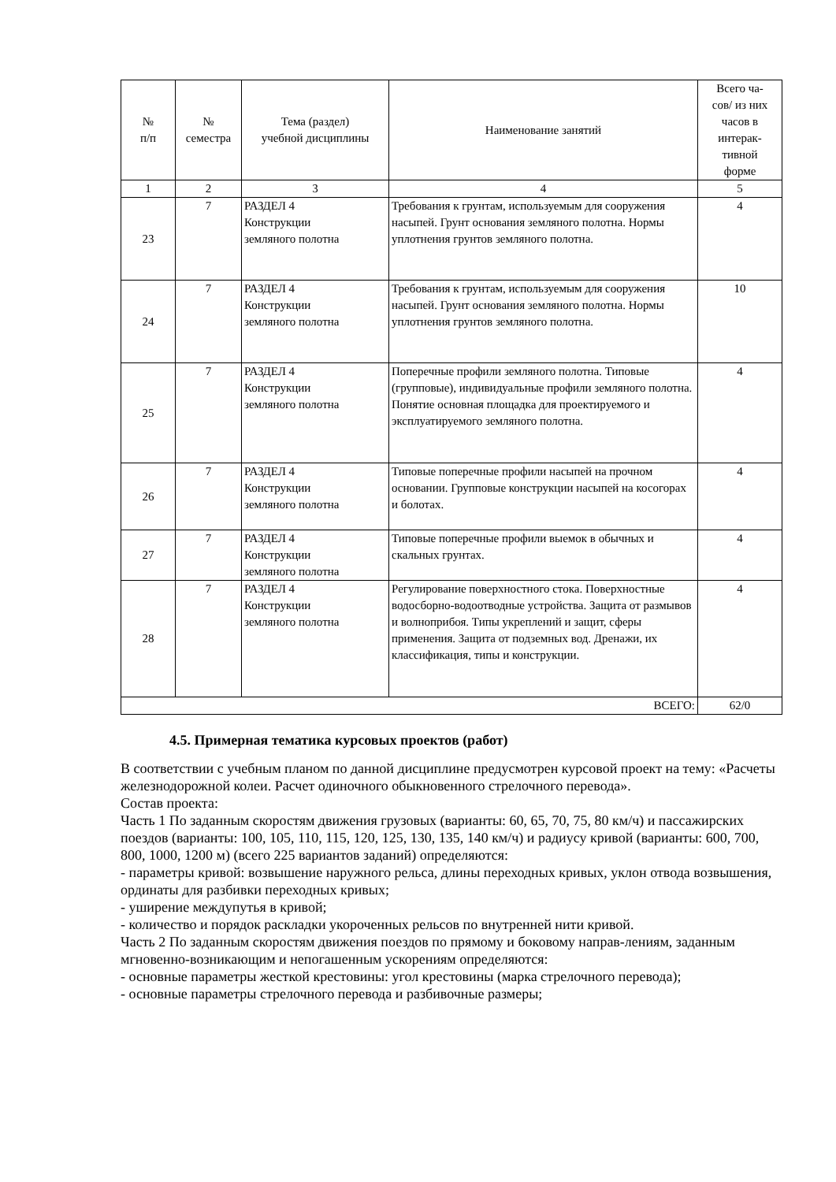| № п/п | № семестра | Тема (раздел) учебной дисциплины | Наименование занятий | Всего ча- сов/ из них часов в интерак- тивной форме |
| --- | --- | --- | --- | --- |
| 1 | 2 | 3 | 4 | 5 |
| 23 | 7 | РАЗДЕЛ 4 Конструкции земляного полотна | Требования к грунтам, используемым для сооружения насыпей. Грунт основания земляного полотна. Нормы уплотнения грунтов земляного полотна. | 4 |
| 24 | 7 | РАЗДЕЛ 4 Конструкции земляного полотна | Требования к грунтам, используемым для сооружения насыпей. Грунт основания земляного полотна. Нормы уплотнения грунтов земляного полотна. | 10 |
| 25 | 7 | РАЗДЕЛ 4 Конструкции земляного полотна | Поперечные профили земляного полотна. Типовые (групповые), индивидуальные профили земляного полотна. Понятие основная площадка для проектируемого и эксплуатируемого земляного полотна. | 4 |
| 26 | 7 | РАЗДЕЛ 4 Конструкции земляного полотна | Типовые поперечные профили насыпей на прочном основании. Групповые конструкции насыпей на косогорах и болотах. | 4 |
| 27 | 7 | РАЗДЕЛ 4 Конструкции земляного полотна | Типовые поперечные профили выемок в обычных и скальных грунтах. | 4 |
| 28 | 7 | РАЗДЕЛ 4 Конструкции земляного полотна | Регулирование поверхностного стока. Поверхностные водосборно-водоотводные устройства. Защита от размывов и волноприбоя. Типы укреплений и защит, сферы применения. Защита от подземных вод. Дренажи, их классификация, типы и конструкции. | 4 |
| ВСЕГО: | | | | 62/0 |
4.5. Примерная тематика курсовых проектов (работ)
В соответствии с учебным планом по данной дисциплине предусмотрен курсовой проект на тему: «Расчеты железнодорожной колеи. Расчет одиночного обыкновенного стрелочного перевода».
Состав проекта:
Часть 1 По заданным скоростям движения грузовых (варианты: 60, 65, 70, 75, 80 км/ч) и пассажирских поездов (варианты: 100, 105, 110, 115, 120, 125, 130, 135, 140 км/ч) и радиусу кривой (варианты: 600, 700, 800, 1000, 1200 м) (всего 225 вариантов заданий) определяются:
- параметры кривой: возвышение наружного рельса, длины переходных кривых, уклон отвода возвышения, ординаты для разбивки переходных кривых;
- уширение междупутья в кривой;
- количество и порядок раскладки укороченных рельсов по внутренней нити кривой.
Часть 2 По заданным скоростям движения поездов по прямому и боковому направ-лениям, заданным мгновенно-возникающим и непогашенным ускорениям определяются:
- основные параметры жесткой крестовины: угол крестовины (марка стрелочного перевода);
- основные параметры стрелочного перевода и разбивочные размеры;